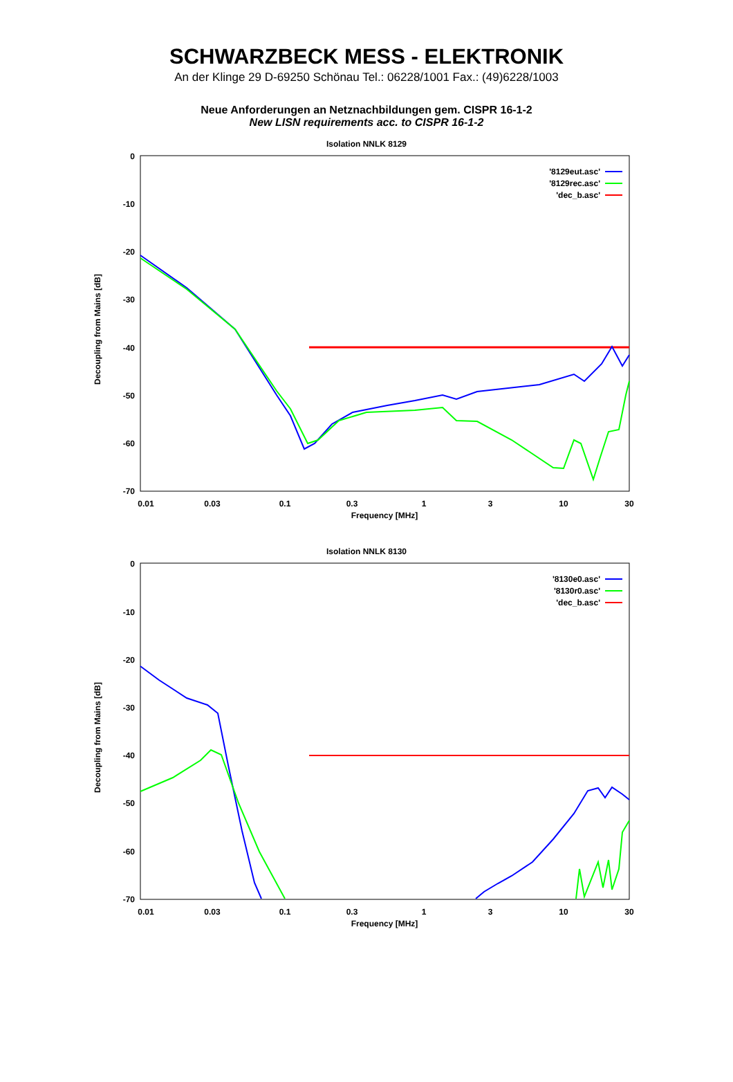SCHWARZBECK MESS - ELEKTRONIK
An der Klinge 29 D-69250 Schönau Tel.: 06228/1001 Fax.: (49)6228/1003
Neue Anforderungen an Netznachbildungen gem. CISPR 16-1-2
New LISN requirements acc. to CISPR 16-1-2
Isolation NNLK 8129
0
-10
-20
-30
-40
-50
-60
-70
0.01
0.03
0.1
0.3
1
3
10
30
Frequency [MHz]
Decoupling from Mains [dB]
'8129eut.asc'
'8129rec.asc'
'dec_b.asc'
Isolation NNLK 8130
0
-10
-20
-30
-40
-50
-60
-70
0.01
0.03
0.1
0.3
1
3
10
30
Frequency [MHz]
Decoupling from Mains [dB]
'8130e0.asc'
'8130r0.asc'
'dec_b.asc'